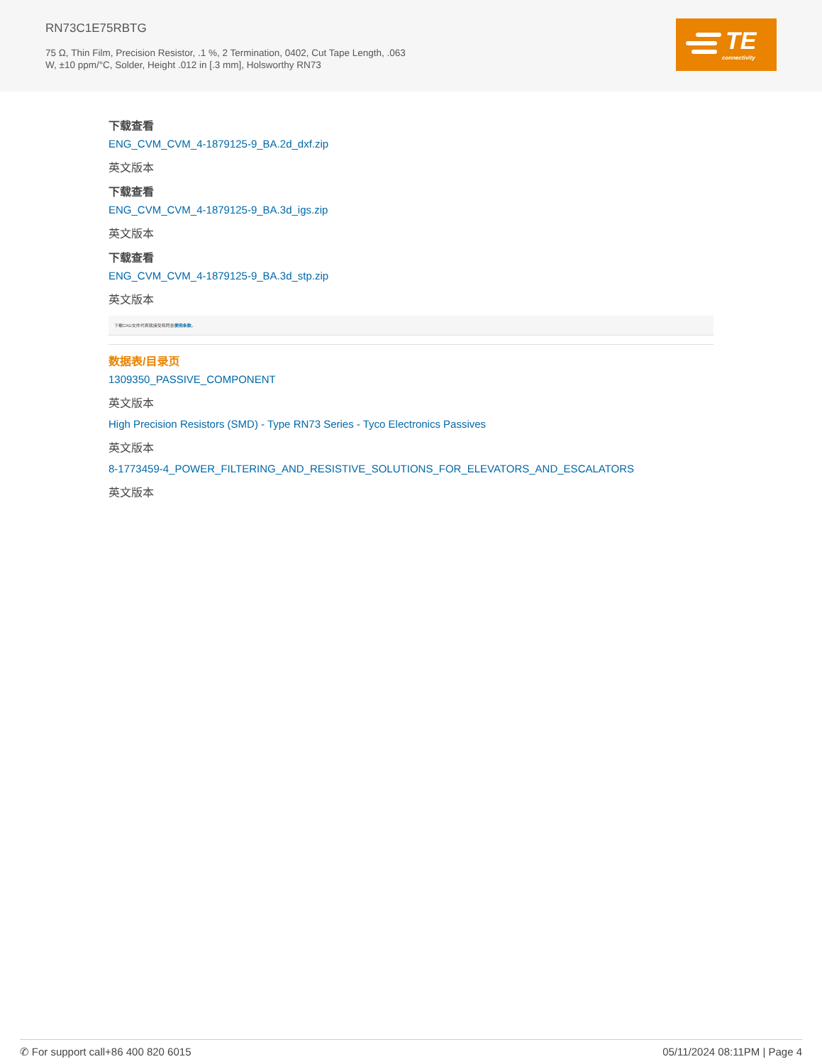RN73C1E75RBTG
75 Ω, Thin Film, Precision Resistor, .1 %, 2 Termination, 0402, Cut Tape Length, .063 W, ±10 ppm/°C, Solder, Height .012 in [.3 mm], Holsworthy RN73
TE
connectivity
下载查看
ENG_CVM_CVM_4-1879125-9_BA.2d_dxf.zip
英文版本
下载查看
ENG_CVM_CVM_4-1879125-9_BA.3d_igs.zip
英文版本
下载查看
ENG_CVM_CVM_4-1879125-9_BA.3d_stp.zip
英文版本
下载CAD文件代表我接受和同意使用条款。
数据表/目录页
1309350_PASSIVE_COMPONENT
英文版本
High Precision Resistors (SMD) - Type RN73 Series - Tyco Electronics Passives
英文版本
8-1773459-4_POWER_FILTERING_AND_RESISTIVE_SOLUTIONS_FOR_ELEVATORS_AND_ESCALATORS
英文版本
✆ For support call+86 400 820 6015 05/11/2024 08:11PM | Page 4